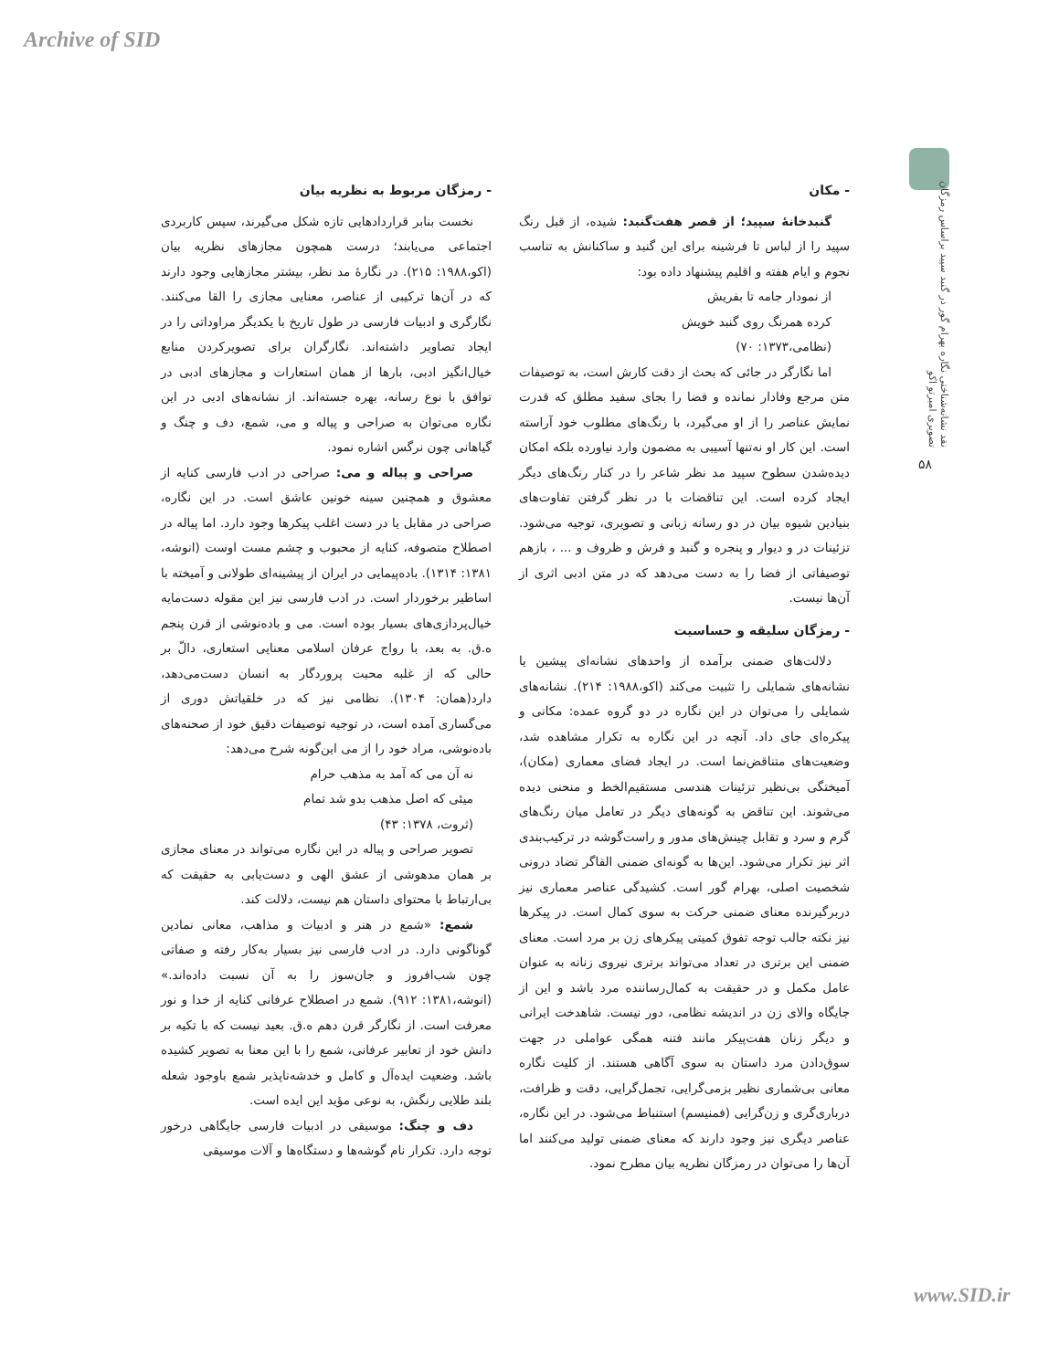Archive of SID
نقد نشانه‌شناختی نگاره بهرام گور در گنبد سپید براساس رمزگان تصویری امبرتو اکو
۵۸
- مکان
گنبدخانهٔ سپید؛ از قصر هفت‌گنبد: شیده، از قبل رنگ سپید را از لباس تا فرشینه برای این گنبد و ساکنانش به تناسب نجوم و ایام هفته و اقلیم پیشنهاد داده بود:
از نمودار جامه تا بفریش
کرده همرنگ روی گنبد خویش
(نظامی،۱۳۷۳: ۷۰)
اما نگارگر در جائی که بحث از دقت کارش است، به توصیفات متن مرجع وفادار نمانده و فضا را بجای سفید مطلق که قدرت نمایش عناصر را از او می‌گیرد، با رنگ‌های مطلوب خود آراسته است. این کار او نه‌تنها آسیبی به مضمون وارد نیاورده بلکه امکان دیده‌شدن سطوح سپید مد نظر شاعر را در کنار رنگ‌های دیگر ایجاد کرده است. این تناقضات با در نظر گرفتن تفاوت‌های بنیادین شیوه بیان در دو رسانه زبانی و تصویری، توجیه می‌شود. تزئینات در و دیوار و پنجره و گنبد و فرش و ظروف و ... ، بازهم توصیفاتی از فضا را به دست می‌دهد که در متن ادبی اثری از آن‌ها نیست.
- رمزگان سلیقه و حساسیت
دلالت‌های ضمنی برآمده از واحدهای نشانه‌ای پیشین یا نشانه‌های شمایلی را تثبیت می‌کند (اکو،۱۹۸۸: ۲۱۴). نشانه‌های شمایلی را می‌توان در این نگاره در دو گروه عمده: مکانی و پیکره‌ای جای داد. آنچه در این نگاره به تکرار مشاهده شد، وضعیت‌های متناقض‌نما است. در ایجاد فضای معماری (مکان)، آمیختگی بی‌نظیر تزئینات هندسی مستقیم‌الخط و منحنی دیده می‌شوند. این تناقض به گونه‌های دیگر در تعامل میان رنگ‌های گرم و سرد و تقابل چینش‌های مدور و راست‌گوشه در ترکیب‌بندی اثر نیز تکرار می‌شود. این‌ها به گونه‌ای ضمنی القاگر تضاد درونی شخصیت اصلی، بهرام گور است. کشیدگی عناصر معماری نیز دربرگیرنده معنای ضمنی حرکت به سوی کمال است. در پیکرها نیز نکته جالب توجه تفوق کمیتی پیکرهای زن بر مرد است. معنای ضمنی این برتری در تعداد می‌تواند برتری نیروی زنانه به عنوان عامل مکمل و در حقیقت به کمال‌رساننده مرد باشد و این از جایگاه والای زن در اندیشه نظامی، دور نیست. شاهدخت ایرانی و دیگر زنان هفت‌پیکر مانند فتنه همگی عواملی در جهت سوق‌دادن مرد داستان به سوی آگاهی هستند. از کلیت نگاره معانی بی‌شماری نظیر بزمی‌گرایی، تجمل‌گرایی، دقت و ظرافت، درباری‌گری و زن‌گرایی (فمنیسم) استنباط می‌شود. در این نگاره، عناصر دیگری نیز وجود دارند که معنای ضمنی تولید می‌کنند اما آن‌ها را می‌توان در رمزگان نظریه بیان مطرح نمود.
- رمزگان مربوط به نظریه بیان
نخست بنابر قراردادهایی تازه شکل می‌گیرند، سپس کاربردی اجتماعی می‌یابند؛ درست همچون مجازهای نظریه بیان (اکو،۱۹۸۸: ۲۱۵). در نگارهٔ مد نظر، بیشتر مجازهایی وجود دارند که در آن‌ها ترکیبی از عناصر، معنایی مجازی را القا می‌کنند. نگارگری و ادبیات فارسی در طول تاریخ با یکدیگر مراوداتی را در ایجاد تصاویر داشته‌اند. نگارگران برای تصویرکردن منابع خیال‌انگیز ادبی، بارها از همان استعارات و مجازهای ادبی در توافق با نوع رسانه، بهره جسته‌اند. از نشانه‌های ادبی در این نگاره می‌توان به صراحی و پیاله و می، شمع، دف و چنگ و گیاهانی چون نرگس اشاره نمود.
صراحی و پیاله و می: صراحی در ادب فارسی کنایه از معشوق و همچنین سینه خونین عاشق است. در این نگاره، صراحی در مقابل یا در دست اغلب پیکرها وجود دارد. اما پیاله در اصطلاح متصوفه، کنایه از محبوب و چشم مست اوست (انوشه، ۱۳۸۱: ۱۳۱۴). باده‌پیمایی در ایران از پیشینه‌ای طولانی و آمیخته با اساطیر برخوردار است. در ادب فارسی نیز این مقوله دست‌مایه خیال‌پردازی‌های بسیار بوده است. می و باده‌نوشی از قرن پنجم ه.ق. به بعد، با رواج عرفان اسلامی معنایی استعاری، دالّ بر حالی که از غلبه محبت پروردگار به انسان دست‌می‌دهد، دارد(همان: ۱۳۰۴). نظامی نیز که در خلقیاتش دوری از می‌گساری آمده است، در توجیه توصیفات دقیق خود از صحنه‌های باده‌نوشی، مراد خود را از می این‌گونه شرح می‌دهد:
نه آن می که آمد به مذهب حرام
میئی که اصل مذهب بدو شد تمام
(ثروت، ۱۳۷۸: ۴۳)
تصویر صراحی و پیاله در این نگاره می‌تواند در معنای مجازی بر همان مدهوشی از عشق الهی و دست‌یابی به حقیقت که بی‌ارتباط با محتوای داستان هم نیست، دلالت کند.
شمع: «شمع در هنر و ادبیات و مذاهب، معانی نمادین گوناگونی دارد. در ادب فارسی نیز بسیار به‌کار رفته و صفاتی چون شب‌افروز و جان‌سوز را به آن نسبت داده‌اند.» (انوشه،۱۳۸۱: ۹۱۲). شمع در اصطلاح عرفانی کنایه از خدا و نور معرفت است. از نگارگر قرن دهم ه.ق. بعید نیست که با تکیه بر دانش خود از تعابیر عرفانی، شمع را با این معنا به تصویر کشیده باشد. وضعیت ایده‌آل و کامل و خدشه‌ناپذیر شمع باوجود شعله بلند طلایی رنگش، به نوعی مؤید این ایده است.
دف و چنگ: موسیقی در ادبیات فارسی جایگاهی درخور توجه دارد. تکرار نام گوشه‌ها و دستگاه‌ها و آلات موسیقی
www.SID.ir